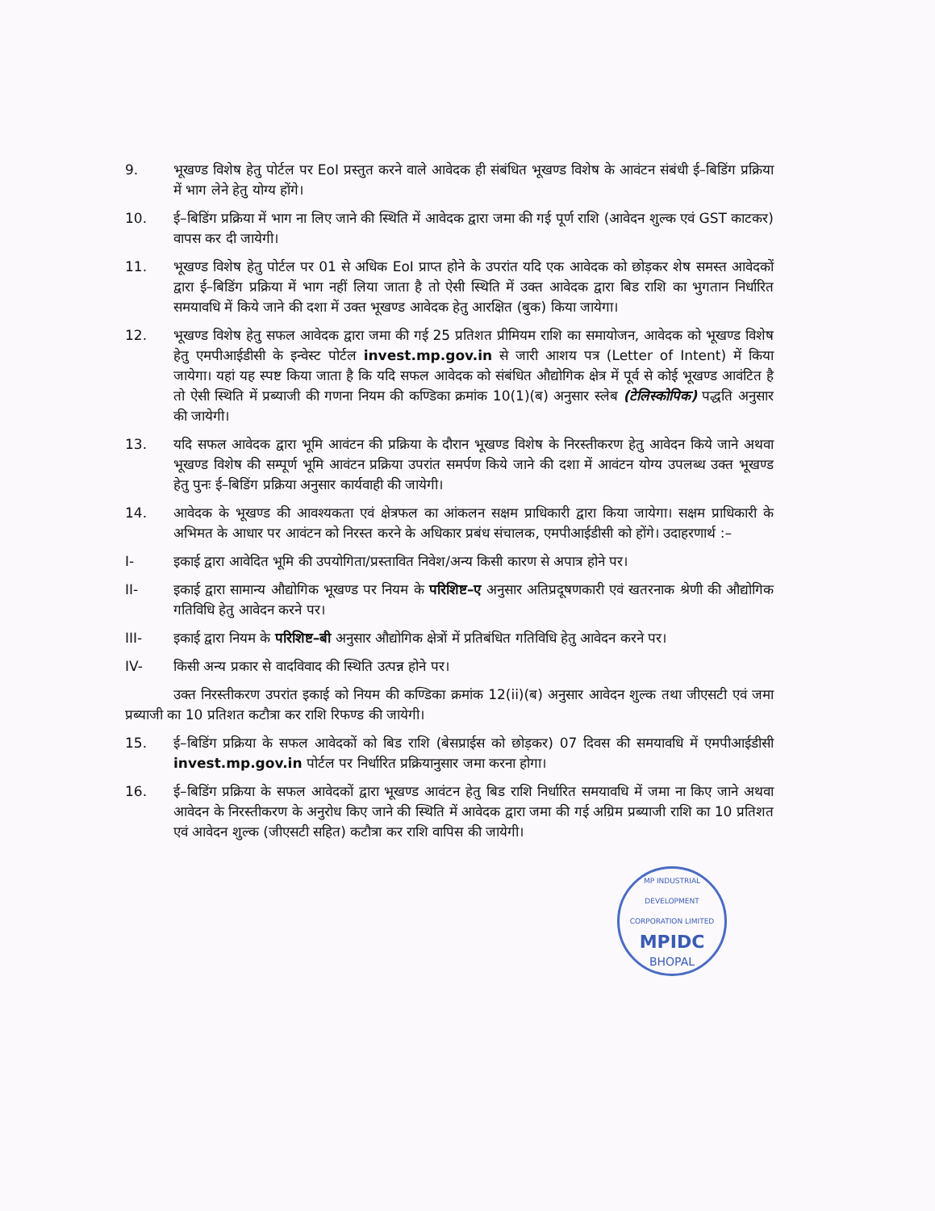9. भूखण्ड विशेष हेतु पोर्टल पर EoI प्रस्तुत करने वाले आवेदक ही संबंधित भूखण्ड विशेष के आवंटन संबंधी ई–बिडिंग प्रक्रिया में भाग लेने हेतु योग्य होंगे।
10. ई–बिडिंग प्रक्रिया में भाग ना लिए जाने की स्थिति में आवेदक द्वारा जमा की गई पूर्ण राशि (आवेदन शुल्क एवं GST काटकर) वापस कर दी जायेगी।
11. भूखण्ड विशेष हेतु पोर्टल पर 01 से अधिक EoI प्राप्त होने के उपरांत यदि एक आवेदक को छोड़कर शेष समस्त आवेदकों द्वारा ई–बिडिंग प्रक्रिया में भाग नहीं लिया जाता है तो ऐसी स्थिति में उक्त आवेदक द्वारा बिड राशि का भुगतान निर्धारित समयावधि में किये जाने की दशा में उक्त भूखण्ड आवेदक हेतु आरक्षित (बुक) किया जायेगा।
12. भूखण्ड विशेष हेतु सफल आवेदक द्वारा जमा की गई 25 प्रतिशत प्रीमियम राशि का समायोजन, आवेदक को भूखण्ड विशेष हेतु एमपीआईडीसी के इन्वेस्ट पोर्टल invest.mp.gov.in से जारी आशय पत्र (Letter of Intent) में किया जायेगा। यहां यह स्पष्ट किया जाता है कि यदि सफल आवेदक को संबंधित औद्योगिक क्षेत्र में पूर्व से कोई भूखण्ड आवंटित है तो ऐसी स्थिति में प्रब्याजी की गणना नियम की कण्डिका क्रमांक 10(1)(ब) अनुसार स्लेब (टेलिस्कोपिक) पद्धति अनुसार की जायेगी।
13. यदि सफल आवेदक द्वारा भूमि आवंटन की प्रक्रिया के दौरान भूखण्ड विशेष के निरस्तीकरण हेतु आवेदन किये जाने अथवा भूखण्ड विशेष की सम्पूर्ण भूमि आवंटन प्रक्रिया उपरांत समर्पण किये जाने की दशा में आवंटन योग्य उपलब्ध उक्त भूखण्ड हेतु पुनः ई–बिडिंग प्रक्रिया अनुसार कार्यवाही की जायेगी।
14. आवेदक के भूखण्ड की आवश्यकता एवं क्षेत्रफल का आंकलन सक्षम प्राधिकारी द्वारा किया जायेगा। सक्षम प्राधिकारी के अभिमत के आधार पर आवंटन को निरस्त करने के अधिकार प्रबंध संचालक, एमपीआईडीसी को होंगे। उदाहरणार्थ :–
I- इकाई द्वारा आवेदित भूमि की उपयोगिता/प्रस्तावित निवेश/अन्य किसी कारण से अपात्र होने पर।
II- इकाई द्वारा सामान्य औद्योगिक भूखण्ड पर नियम के परिशिष्ट–ए अनुसार अतिप्रदूषणकारी एवं खतरनाक श्रेणी की औद्योगिक गतिविधि हेतु आवेदन करने पर।
III- इकाई द्वारा नियम के परिशिष्ट–बी अनुसार औद्योगिक क्षेत्रों में प्रतिबंधित गतिविधि हेतु आवेदन करने पर।
IV- किसी अन्य प्रकार से वादविवाद की स्थिति उत्पन्न होने पर।
उक्त निरस्तीकरण उपरांत इकाई को नियम की कण्डिका क्रमांक 12(ii)(ब) अनुसार आवेदन शुल्क तथा जीएसटी एवं जमा प्रब्याजी का 10 प्रतिशत कटौत्रा कर राशि रिफण्ड की जायेगी।
15. ई–बिडिंग प्रक्रिया के सफल आवेदकों को बिड राशि (बेसप्राईस को छोड़कर) 07 दिवस की समयावधि में एमपीआईडीसी invest.mp.gov.in पोर्टल पर निर्धारित प्रक्रियानुसार जमा करना होगा।
16. ई–बिडिंग प्रक्रिया के सफल आवेदकों द्वारा भूखण्ड आवंटन हेतु बिड राशि निर्धारित समयावधि में जमा ना किए जाने अथवा आवेदन के निरस्तीकरण के अनुरोध किए जाने की स्थिति में आवेदक द्वारा जमा की गई अग्रिम प्रब्याजी राशि का 10 प्रतिशत एवं आवेदन शुल्क (जीएसटी सहित) कटौत्रा कर राशि वापिस की जायेगी।
MP INDUSTRIAL DEVELOPMENT CORPORATION LIMITED
MPIDC
BHOPAL